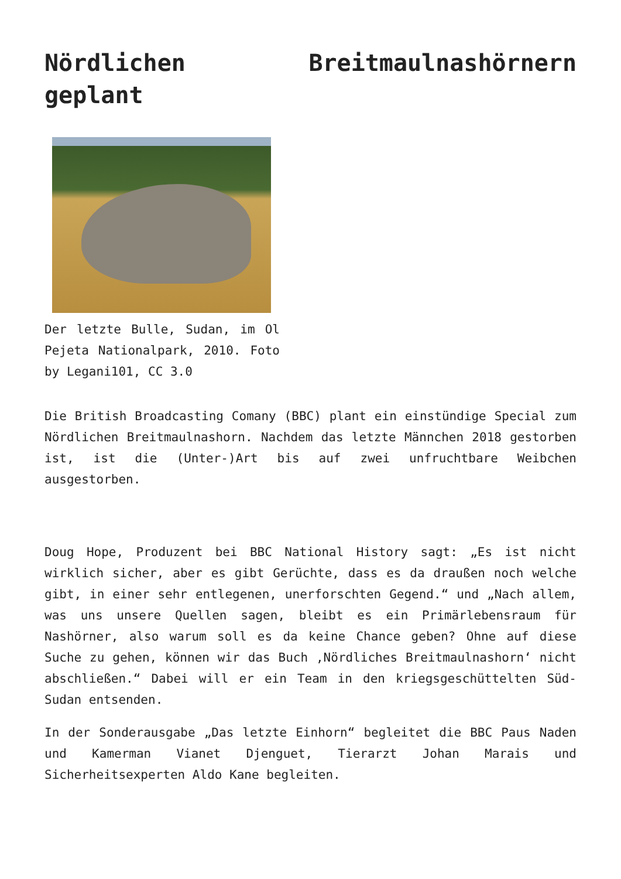Nördlichen Breitmaulnashörnern geplant
Der letzte Bulle, Sudan, im Ol Pejeta Nationalpark, 2010. Foto by Legani101, CC 3.0
Die British Broadcasting Comany (BBC) plant ein einstündige Special zum Nördlichen Breitmaulnashorn. Nachdem das letzte Männchen 2018 gestorben ist, ist die (Unter-)Art bis auf zwei unfruchtbare Weibchen ausgestorben.
Doug Hope, Produzent bei BBC National History sagt: „Es ist nicht wirklich sicher, aber es gibt Gerüchte, dass es da draußen noch welche gibt, in einer sehr entlegenen, unerforschten Gegend.“ und „Nach allem, was uns unsere Quellen sagen, bleibt es ein Primärlebensraum für Nashörner, also warum soll es da keine Chance geben? Ohne auf diese Suche zu gehen, können wir das Buch ‚Nördliches Breitmaulnashorn‘ nicht abschließen.“ Dabei will er ein Team in den kriegsgeschüttelten Süd-Sudan entsenden.
In der Sonderausgabe „Das letzte Einhorn“ begleitet die BBC Paus Naden und Kamerman Vianet Djenguet, Tierarzt Johan Marais und Sicherheitsexperten Aldo Kane begleiten.